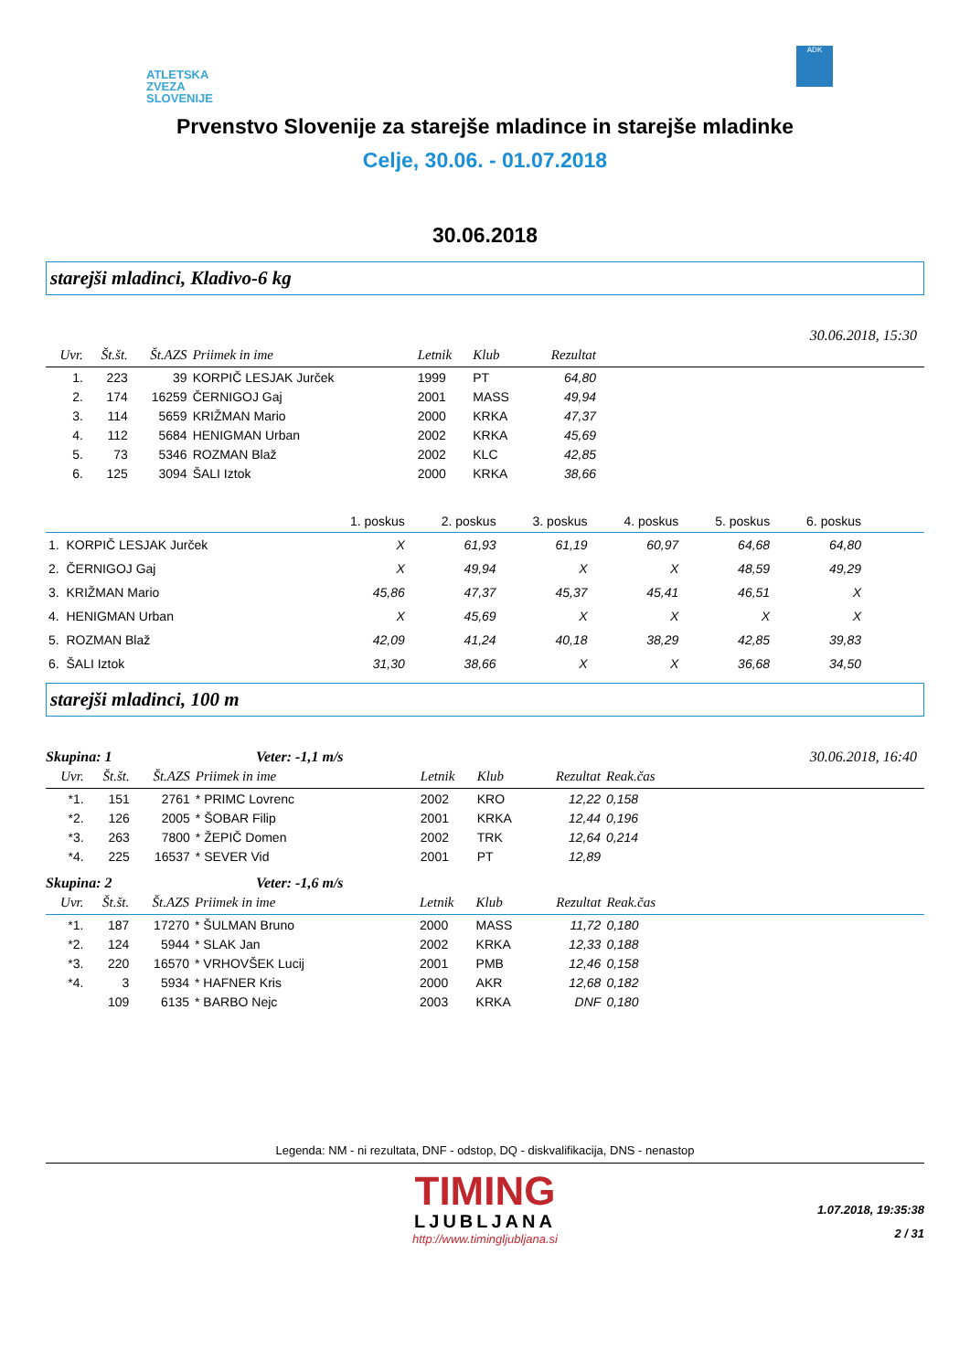ATLETSKA
ZVEZA
SLOVENIJE
ADK
Prvenstvo Slovenije za starejše mladince in starejše mladinke
Celje, 30.06. - 01.07.2018
30.06.2018
starejši mladinci, Kladivo-6 kg
30.06.2018, 15:30
| Uvr. | Št.št. | Št.AZS | Priimek in ime | Letnik | Klub | Rezultat | |
| --- | --- | --- | --- | --- | --- | --- | --- |
| 1. | 223 | 39 | KORPIČ LESJAK Jurček | 1999 | PT | 64,80 | |
| 2. | 174 | 16259 | ČERNIGOJ Gaj | 2001 | MASS | 49,94 | |
| 3. | 114 | 5659 | KRIŽMAN Mario | 2000 | KRKA | 47,37 | |
| 4. | 112 | 5684 | HENIGMAN Urban | 2002 | KRKA | 45,69 | |
| 5. | 73 | 5346 | ROZMAN Blaž | 2002 | KLC | 42,85 | |
| 6. | 125 | 3094 | ŠALI Iztok | 2000 | KRKA | 38,66 | |
| | 1. poskus | 2. poskus | 3. poskus | 4. poskus | 5. poskus | 6. poskus | |
| --- | --- | --- | --- | --- | --- | --- | --- |
| 1. KORPIČ LESJAK Jurček | X | 61,93 | 61,19 | 60,97 | 64,68 | 64,80 | |
| 2. ČERNIGOJ Gaj | X | 49,94 | X | X | 48,59 | 49,29 | |
| 3. KRIŽMAN Mario | 45,86 | 47,37 | 45,37 | 45,41 | 46,51 | X | |
| 4. HENIGMAN Urban | X | 45,69 | X | X | X | X | |
| 5. ROZMAN Blaž | 42,09 | 41,24 | 40,18 | 38,29 | 42,85 | 39,83 | |
| 6. ŠALI Iztok | 31,30 | 38,66 | X | X | 36,68 | 34,50 | |
starejši mladinci, 100 m
Skupina: 1 Veter: -1,1 m/s 30.06.2018, 16:40
| Uvr. | Št.št. | Št.AZS | Priimek in ime | Letnik | Klub | Rezultat | Reak.čas | |
| --- | --- | --- | --- | --- | --- | --- | --- | --- |
| *1. | 151 | 2761 | * PRIMC Lovrenc | 2002 | KRO | 12,22 | 0,158 | |
| *2. | 126 | 2005 | * ŠOBAR Filip | 2001 | KRKA | 12,44 | 0,196 | |
| *3. | 263 | 7800 | * ŽEPIČ Domen | 2002 | TRK | 12,64 | 0,214 | |
| *4. | 225 | 16537 | * SEVER Vid | 2001 | PT | 12,89 | | |
Skupina: 2 Veter: -1,6 m/s
| Uvr. | Št.št. | Št.AZS | Priimek in ime | Letnik | Klub | Rezultat | Reak.čas | |
| --- | --- | --- | --- | --- | --- | --- | --- | --- |
| *1. | 187 | 17270 | * ŠULMAN Bruno | 2000 | MASS | 11,72 | 0,180 | |
| *2. | 124 | 5944 | * SLAK Jan | 2002 | KRKA | 12,33 | 0,188 | |
| *3. | 220 | 16570 | * VRHOVŠEK Lucij | 2001 | PMB | 12,46 | 0,158 | |
| *4. | 3 | 5934 | * HAFNER Kris | 2000 | AKR | 12,68 | 0,182 | |
| | 109 | 6135 | * BARBO Nejc | 2003 | KRKA | DNF | 0,180 | |
Legenda: NM - ni rezultata, DNF - odstop, DQ - diskvalifikacija, DNS - nenastop
TIMING
LJUBLJANA
http://www.timingljubljana.si
1.07.2018, 19:35:38
2 / 31